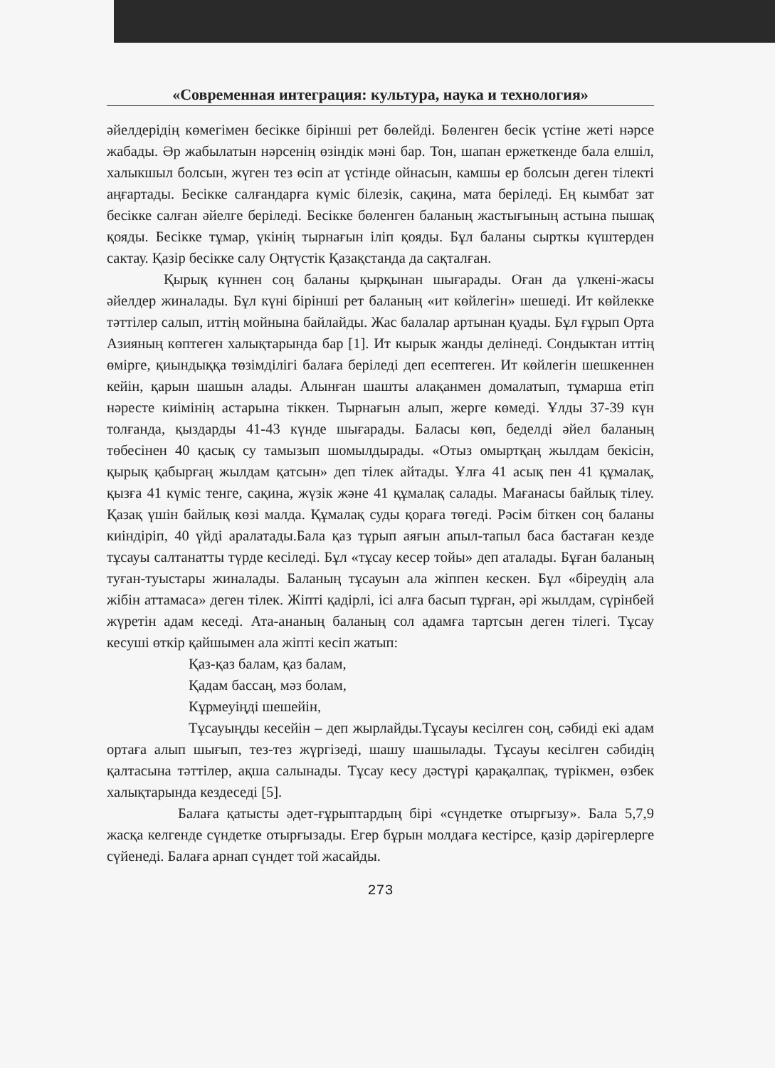«Современная интеграция: культура, наука и технология»
әйелдерідің көмегімен бесікке бірінші рет бөлейді. Бөленген бесік үстіне жеті нәрсе жабады. Әр жабылатын нәрсенің өзіндік мәні бар. Тон, шапан ержеткенде бала елшіл, халыкшыл болсын, жүген тез өсіп ат үстінде ойнасын, камшы ер болсын деген тілекті аңғартады. Бесікке салғандарға күміс білезік, сақина, мата беріледі. Ең кымбат зат бесікке салған әйелге беріледі. Бесікке бөленген баланың жастығының астына пышақ қояды. Бесікке тұмар, үкінің тырнағын іліп қояды. Бұл баланы сырткы күштерден сактау. Қазір бесікке салу Оңтүстік Қазақстанда да сақталған.
Қырық күннен соң баланы қырқынан шығарады. Оған да үлкені-жасы әйелдер жиналады. Бұл күні бірінші рет баланың «ит көйлегін» шешеді. Ит көйлекке тәттілер салып, иттің мойнына байлайды. Жас балалар артынан қуады. Бұл ғұрып Орта Азияның көптеген халықтарында бар [1]. Ит кырык жанды делінеді. Сондыктан иттің өмірге, қиындыққа төзімділігі балаға беріледі деп есептеген. Ит көйлегін шешкеннен кейін, қарын шашын алады. Алынған шашты алақанмен домалатып, тұмарша етіп нәресте киімінің астарына тіккен. Тырнағын алып, жерге көмеді. Ұлды 37-39 күн толғанда, қыздарды 41-43 күнде шығарады. Баласы көп, беделді әйел баланың төбесінен 40 қасық су тамызып шомылдырады. «Отыз омыртқаң жылдам бекісін, қырық қабырғаң жылдам қатсын» деп тілек айтады. Ұлға 41 асық пен 41 құмалақ, қызға 41 күміс тенге, сақина, жүзік және 41 құмалақ салады. Мағанасы байлық тілеу. Қазақ үшін байлық көзі малда. Құмалақ суды қораға төгеді. Рәсім біткен соң баланы киіндіріп, 40 үйді аралатады.Бала қаз тұрып аяғын апыл-тапыл баса бастаған кезде тұсауы салтанатты түрде кесіледі. Бұл «тұсау кесер тойы» деп аталады. Бұған баланың туған-туыстары жиналады. Баланың тұсауын ала жіппен кескен. Бұл «біреудің ала жібін аттамаса» деген тілек. Жіпті қадірлі, ісі алға басып тұрған, әрі жылдам, сүрінбей жүретін адам кеседі. Ата-ананың баланың сол адамға тартсын деген тілегі. Тұсау кесуші өткір қайшымен ала жіпті кесіп жатып:
Қаз-қаз балам, қаз балам,
Қадам бассаң, мәз болам,
Кұрмеуіңді шешейін,
Тұсауыңды кесейін – деп жырлайды.Тұсауы кесілген соң, сәбиді екі адам ортаға алып шығып, тез-тез жүргізеді, шашу шашылады. Тұсауы кесілген сәбидің қалтасына тәттілер, ақша салынады. Тұсау кесу дәстүрі қарақалпақ, түрікмен, өзбек халықтарында кездеседі [5].
Балаға қатысты әдет-ғұрыптардың бірі «сүндетке отырғызу». Бала 5,7,9 жасқа келгенде сүндетке отырғызады. Егер бұрын молдаға кестірсе, қазір дәрігерлерге сүйенеді. Балаға арнап сүндет той жасайды.
273